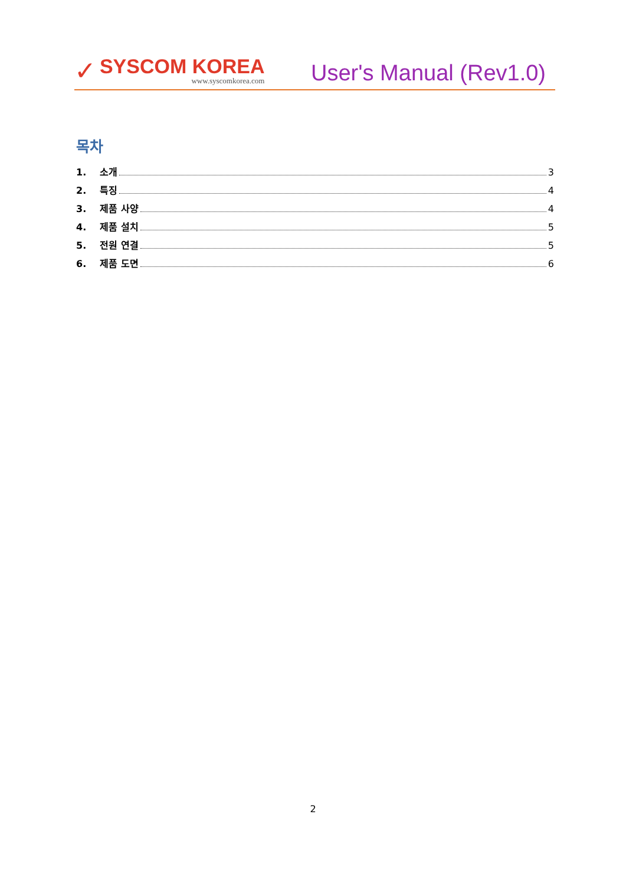✓
SYSCOM KOREA
www.syscomkorea.com
User's Manual (Rev1.0)
목차
1. 소개 3
2. 특징 4
3. 제품 사양 4
4. 제품 설치 5
5. 전원 연결 5
6. 제품 도면 6
2